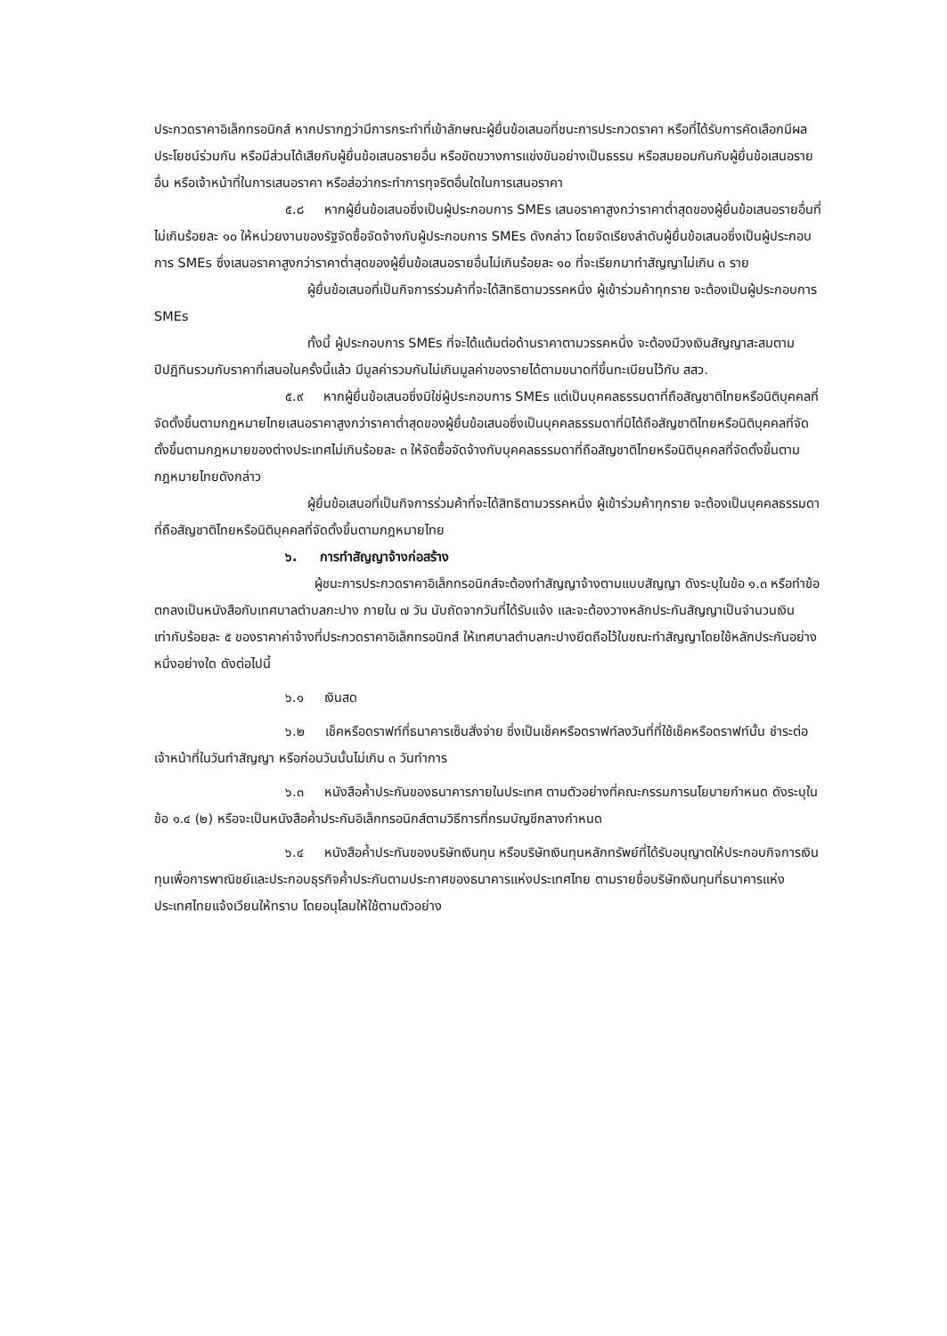ประกวดราคาอิเล็กทรอนิกส์ หากปรากฏว่ามีการกระทำที่เข้าลักษณะผู้ยื่นข้อเสนอที่ชนะการประกวดราคา หรือที่ได้รับการคัดเลือกมีผลประโยชน์ร่วมกัน หรือมีส่วนได้เสียกับผู้ยื่นข้อเสนอรายอื่น หรือขัดขวางการแข่งขันอย่างเป็นธรรม หรือสมยอมกันกับผู้ยื่นข้อเสนอรายอื่น หรือเจ้าหน้าที่ในการเสนอราคา หรือส่อว่ากระทำการทุจริตอื่นใดในการเสนอราคา
๕.๘ หากผู้ยื่นข้อเสนอซึ่งเป็นผู้ประกอบการ SMEs เสนอราคาสูงกว่าราคาต่ำสุดของผู้ยื่นข้อเสนอรายอื่นที่ไม่เกินร้อยละ ๑๐ ให้หน่วยงานของรัฐจัดซื้อจัดจ้างกับผู้ประกอบการ SMEs ดังกล่าว โดยจัดเรียงลำดับผู้ยื่นข้อเสนอซึ่งเป็นผู้ประกอบการ SMEs ซึ่งเสนอราคาสูงกว่าราคาต่ำสุดของผู้ยื่นข้อเสนอรายอื่นไม่เกินร้อยละ ๑๐ ที่จะเรียกมาทำสัญญาไม่เกิน ๓ ราย
ผู้ยื่นข้อเสนอที่เป็นกิจการร่วมค้าที่จะได้สิทธิตามวรรคหนึ่ง ผู้เข้าร่วมค้าทุกราย จะต้องเป็นผู้ประกอบการ SMEs
ทั้งนี้ ผู้ประกอบการ SMEs ที่จะได้แต้มต่อด้านราคาตามวรรคหนึ่ง จะต้องมีวงเงินสัญญาสะสมตามปีปฏิทินรวมกับราคาที่เสนอในครั้งนี้แล้ว มีมูลค่ารวมกันไม่เกินมูลค่าของรายได้ตามขนาดที่ขึ้นทะเบียนไว้กับ สสว.
๕.๙ หากผู้ยื่นข้อเสนอซึ่งมิใช่ผู้ประกอบการ SMEs แต่เป็นบุคคลธรรมดาที่ถือสัญชาติไทยหรือนิติบุคคลที่จัดตั้งขึ้นตามกฎหมายไทยเสนอราคาสูงกว่าราคาต่ำสุดของผู้ยื่นข้อเสนอซึ่งเป็นบุคคลธรรมดาที่มิได้ถือสัญชาติไทยหรือนิติบุคคลที่จัดตั้งขึ้นตามกฎหมายของต่างประเทศไม่เกินร้อยละ ๓ ให้จัดซื้อจัดจ้างกับบุคคลธรรมดาที่ถือสัญชาติไทยหรือนิติบุคคลที่จัดตั้งขึ้นตามกฎหมายไทยดังกล่าว
ผู้ยื่นข้อเสนอที่เป็นกิจการร่วมค้าที่จะได้สิทธิตามวรรคหนึ่ง ผู้เข้าร่วมค้าทุกราย จะต้องเป็นบุคคลธรรมดาที่ถือสัญชาติไทยหรือนิติบุคคลที่จัดตั้งขึ้นตามกฎหมายไทย
๖. การทำสัญญาจ้างก่อสร้าง
ผู้ชนะการประกวดราคาอิเล็กทรอนิกส์จะต้องทำสัญญาจ้างตามแบบสัญญา ดังระบุในข้อ ๑.๓ หรือทำข้อตกลงเป็นหนังสือกับเทศบาลตำบลกะปาง ภายใน ๗ วัน นับถัดจากวันที่ได้รับแจ้ง และจะต้องวางหลักประกันสัญญาเป็นจำนวนเงินเท่ากับร้อยละ ๕ ของราคาค่าจ้างที่ประกวดราคาอิเล็กทรอนิกส์ ให้เทศบาลตำบลกะปางยึดถือไว้ในขณะทำสัญญาโดยใช้หลักประกันอย่างหนึ่งอย่างใด ดังต่อไปนี้
๖.๑ เงินสด
๖.๒ เช็คหรือดราฟท์ที่ธนาคารเซ็นสั่งจ่าย ซึ่งเป็นเช็คหรือดราฟท์ลงวันที่ที่ใช้เช็คหรือดราฟท์นั้น ชำระต่อเจ้าหน้าที่ในวันทำสัญญา หรือก่อนวันนั้นไม่เกิน ๓ วันทำการ
๖.๓ หนังสือค้ำประกันของธนาคารภายในประเทศ ตามตัวอย่างที่คณะกรรมการนโยบายกำหนด ดังระบุในข้อ ๑.๔ (๒) หรือจะเป็นหนังสือค้ำประกันอิเล็กทรอนิกส์ตามวิธีการที่กรมบัญชีกลางกำหนด
๖.๔ หนังสือค้ำประกันของบริษัทเงินทุน หรือบริษัทเงินทุนหลักทรัพย์ที่ได้รับอนุญาตให้ประกอบกิจการเงินทุนเพื่อการพาณิชย์และประกอบธุรกิจค้ำประกันตามประกาศของธนาคารแห่งประเทศไทย ตามรายชื่อบริษัทเงินทุนที่ธนาคารแห่งประเทศไทยแจ้งเวียนให้ทราบ โดยอนุโลมให้ใช้ตามตัวอย่าง